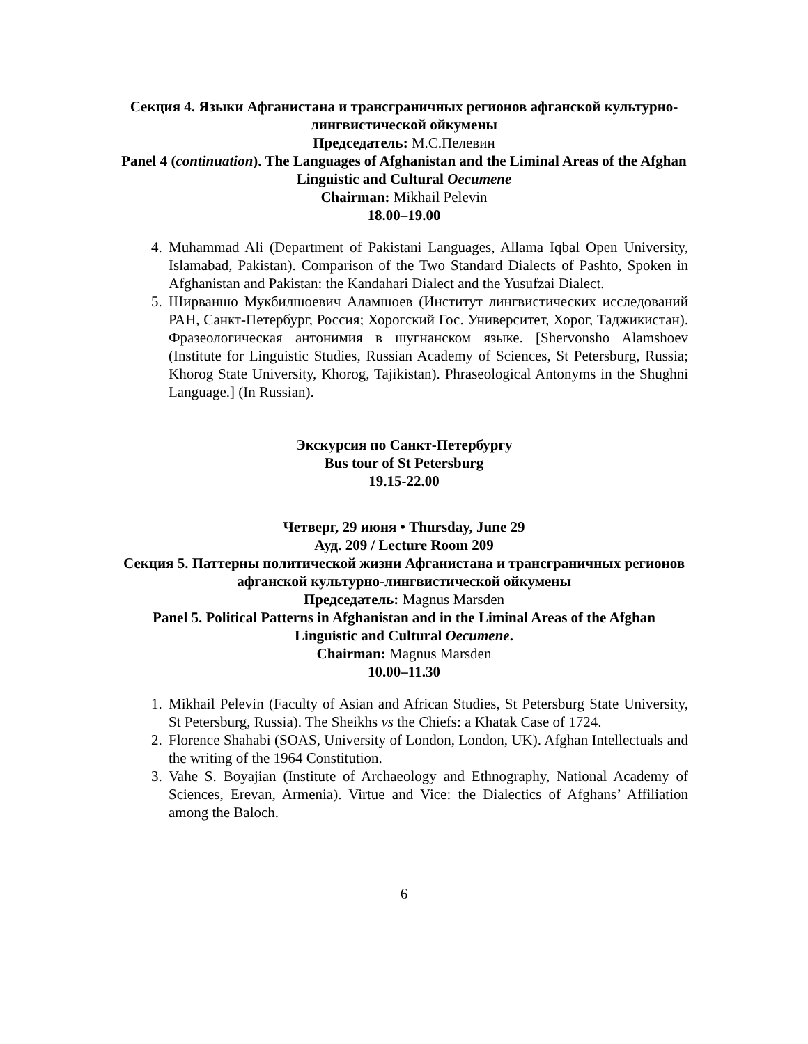Секция 4. Языки Афганистана и трансграничных регионов афганской культурно-лингвистической ойкумены
Председатель: М.С.Пелевин
Panel 4 (continuation). The Languages of Afghanistan and the Liminal Areas of the Afghan Linguistic and Cultural Oecumene
Chairman: Mikhail Pelevin
18.00–19.00
4. Muhammad Ali (Department of Pakistani Languages, Allama Iqbal Open University, Islamabad, Pakistan). Comparison of the Two Standard Dialects of Pashto, Spoken in Afghanistan and Pakistan: the Kandahari Dialect and the Yusufzai Dialect.
5. Ширваншо Мукбилшоевич Аламшоев (Институт лингвистических исследований РАН, Санкт-Петербург, Россия; Хорогский Гос. Университет, Хорог, Таджикистан). Фразеологическая антонимия в шугнанском языке. [Shervonsho Alamshoev (Institute for Linguistic Studies, Russian Academy of Sciences, St Petersburg, Russia; Khorog State University, Khorog, Tajikistan). Phraseological Antonyms in the Shughni Language.] (In Russian).
Экскурсия по Санкт-Петербургу
Bus tour of St Petersburg
19.15-22.00
Четверг, 29 июня • Thursday, June 29
Ауд. 209 / Lecture Room 209
Секция 5. Паттерны политической жизни Афганистана и трансграничных регионов афганской культурно-лингвистической ойкумены
Председатель: Magnus Marsden
Panel 5. Political Patterns in Afghanistan and in the Liminal Areas of the Afghan Linguistic and Cultural Oecumene.
Chairman: Magnus Marsden
10.00–11.30
1. Mikhail Pelevin (Faculty of Asian and African Studies, St Petersburg State University, St Petersburg, Russia). The Sheikhs vs the Chiefs: a Khatak Case of 1724.
2. Florence Shahabi (SOAS, University of London, London, UK). Afghan Intellectuals and the writing of the 1964 Constitution.
3. Vahe S. Boyajian (Institute of Archaeology and Ethnography, National Academy of Sciences, Erevan, Armenia). Virtue and Vice: the Dialectics of Afghans’ Affiliation among the Baloch.
6